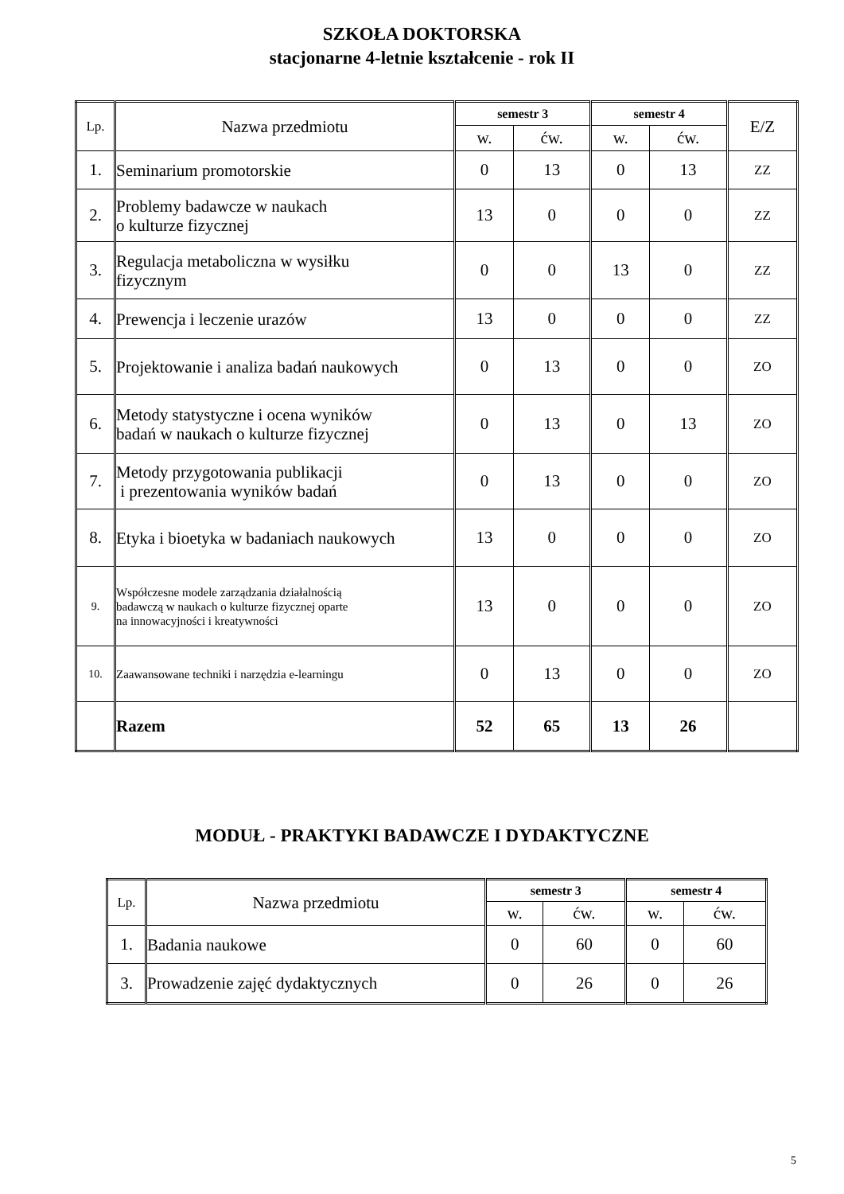SZKOŁA DOKTORSKA
stacjonarne 4-letnie kształcenie - rok II
| Lp. | Nazwa przedmiotu | semestr 3 | | semestr 4 | | E/Z |
| --- | --- | --- | --- | --- | --- | --- |
| | | w. | ćw. | w. | ćw. | |
| 1. | Seminarium promotorskie | 0 | 13 | 0 | 13 | ZZ |
| 2. | Problemy badawcze w naukach o kulturze fizycznej | 13 | 0 | 0 | 0 | ZZ |
| 3. | Regulacja metaboliczna w wysiłku fizycznym | 0 | 0 | 13 | 0 | ZZ |
| 4. | Prewencja i leczenie urazów | 13 | 0 | 0 | 0 | ZZ |
| 5. | Projektowanie i analiza badań naukowych | 0 | 13 | 0 | 0 | ZO |
| 6. | Metody statystyczne i ocena wyników badań w naukach o kulturze fizycznej | 0 | 13 | 0 | 13 | ZO |
| 7. | Metody przygotowania publikacji i prezentowania wyników badań | 0 | 13 | 0 | 0 | ZO |
| 8. | Etyka i bioetyka w badaniach naukowych | 13 | 0 | 0 | 0 | ZO |
| 9. | Współczesne modele zarządzania działalnością badawczą w naukach o kulturze fizycznej oparte na innowacyjności i kreatywności | 13 | 0 | 0 | 0 | ZO |
| 10. | Zaawansowane techniki i narzędzia e-learningu | 0 | 13 | 0 | 0 | ZO |
| | Razem | 52 | 65 | 13 | 26 | |
MODUŁ - PRAKTYKI BADAWCZE I DYDAKTYCZNE
| Lp. | Nazwa przedmiotu | semestr 3 | | semestr 4 | |
| --- | --- | --- | --- | --- | --- |
| | | w. | ćw. | w. | ćw. |
| 1. | Badania naukowe | 0 | 60 | 0 | 60 |
| 3. | Prowadzenie zajęć dydaktycznych | 0 | 26 | 0 | 26 |
5